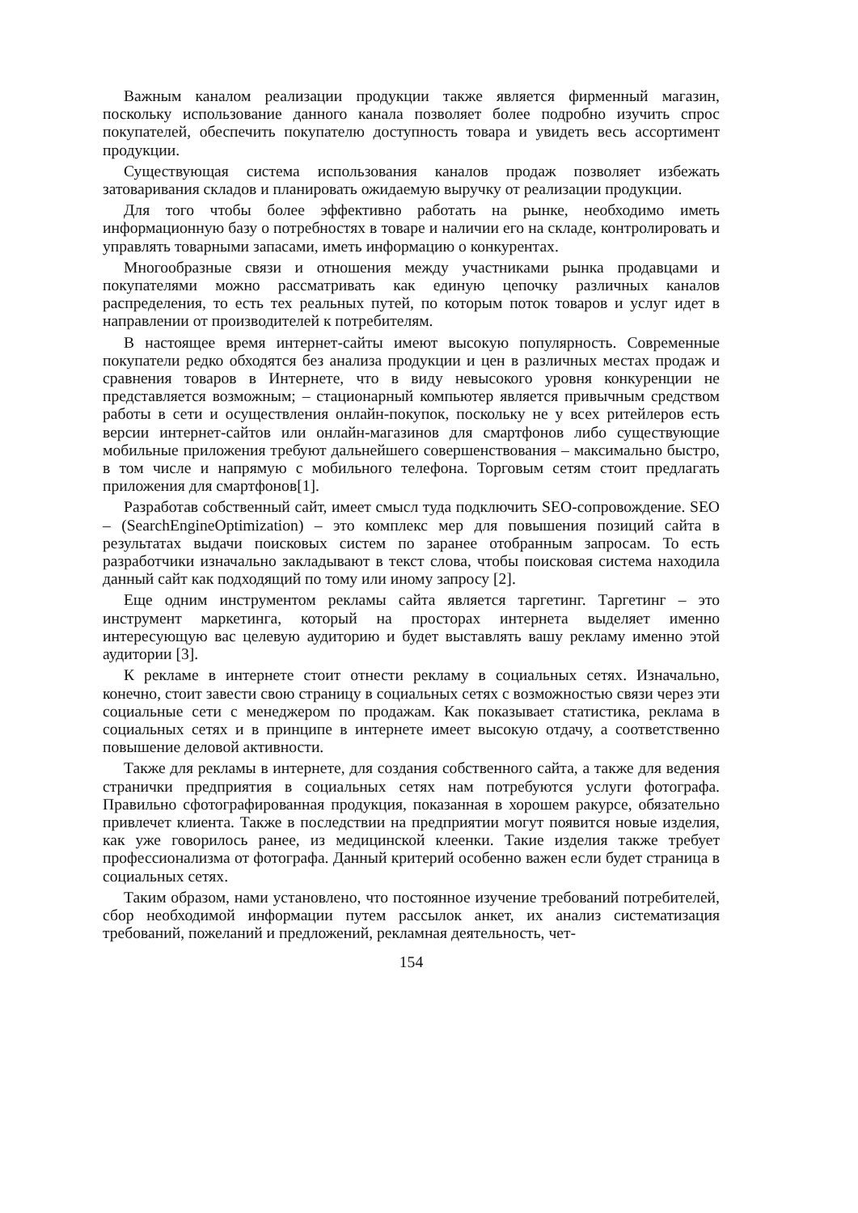Важным каналом реализации продукции также является фирменный магазин, поскольку использование данного канала позволяет более подробно изучить спрос покупателей, обеспечить покупателю доступность товара и увидеть весь ассортимент продукции.
Существующая система использования каналов продаж позволяет избежать затоваривания складов и планировать ожидаемую выручку от реализации продукции.
Для того чтобы более эффективно работать на рынке, необходимо иметь информационную базу о потребностях в товаре и наличии его на складе, контролировать и управлять товарными запасами, иметь информацию о конкурентах.
Многообразные связи и отношения между участниками рынка продавцами и покупателями можно рассматривать как единую цепочку различных каналов распределения, то есть тех реальных путей, по которым поток товаров и услуг идет в направлении от производителей к потребителям.
В настоящее время интернет-сайты имеют высокую популярность. Современные покупатели редко обходятся без анализа продукции и цен в различных местах продаж и сравнения товаров в Интернете, что в виду невысокого уровня конкуренции не представляется возможным; – стационарный компьютер является привычным средством работы в сети и осуществления онлайн-покупок, поскольку не у всех ритейлеров есть версии интернет-сайтов или онлайн-магазинов для смартфонов либо существующие мобильные приложения требуют дальнейшего совершенствования – максимально быстро, в том числе и напрямую с мобильного телефона. Торговым сетям стоит предлагать приложения для смартфонов[1].
Разработав собственный сайт, имеет смысл туда подключить SEO-сопровождение. SEO – (SearchEngineOptimization) – это комплекс мер для повышения позиций сайта в результатах выдачи поисковых систем по заранее отобранным запросам. То есть разработчики изначально закладывают в текст слова, чтобы поисковая система находила данный сайт как подходящий по тому или иному запросу [2].
Еще одним инструментом рекламы сайта является таргетинг. Таргетинг – это инструмент маркетинга, который на просторах интернета выделяет именно интересующую вас целевую аудиторию и будет выставлять вашу рекламу именно этой аудитории [3].
К рекламе в интернете стоит отнести рекламу в социальных сетях. Изначально, конечно, стоит завести свою страницу в социальных сетях с возможностью связи через эти социальные сети с менеджером по продажам. Как показывает статистика, реклама в социальных сетях и в принципе в интернете имеет высокую отдачу, а соответственно повышение деловой активности.
Также для рекламы в интернете, для создания собственного сайта, а также для ведения странички предприятия в социальных сетях нам потребуются услуги фотографа. Правильно сфотографированная продукция, показанная в хорошем ракурсе, обязательно привлечет клиента. Также в последствии на предприятии могут появится новые изделия, как уже говорилось ранее, из медицинской клеенки. Такие изделия также требует профессионализма от фотографа. Данный критерий особенно важен если будет страница в социальных сетях.
Таким образом, нами установлено, что постоянное изучение требований потребителей, сбор необходимой информации путем рассылок анкет, их анализ систематизация требований, пожеланий и предложений, рекламная деятельность, чет-
154